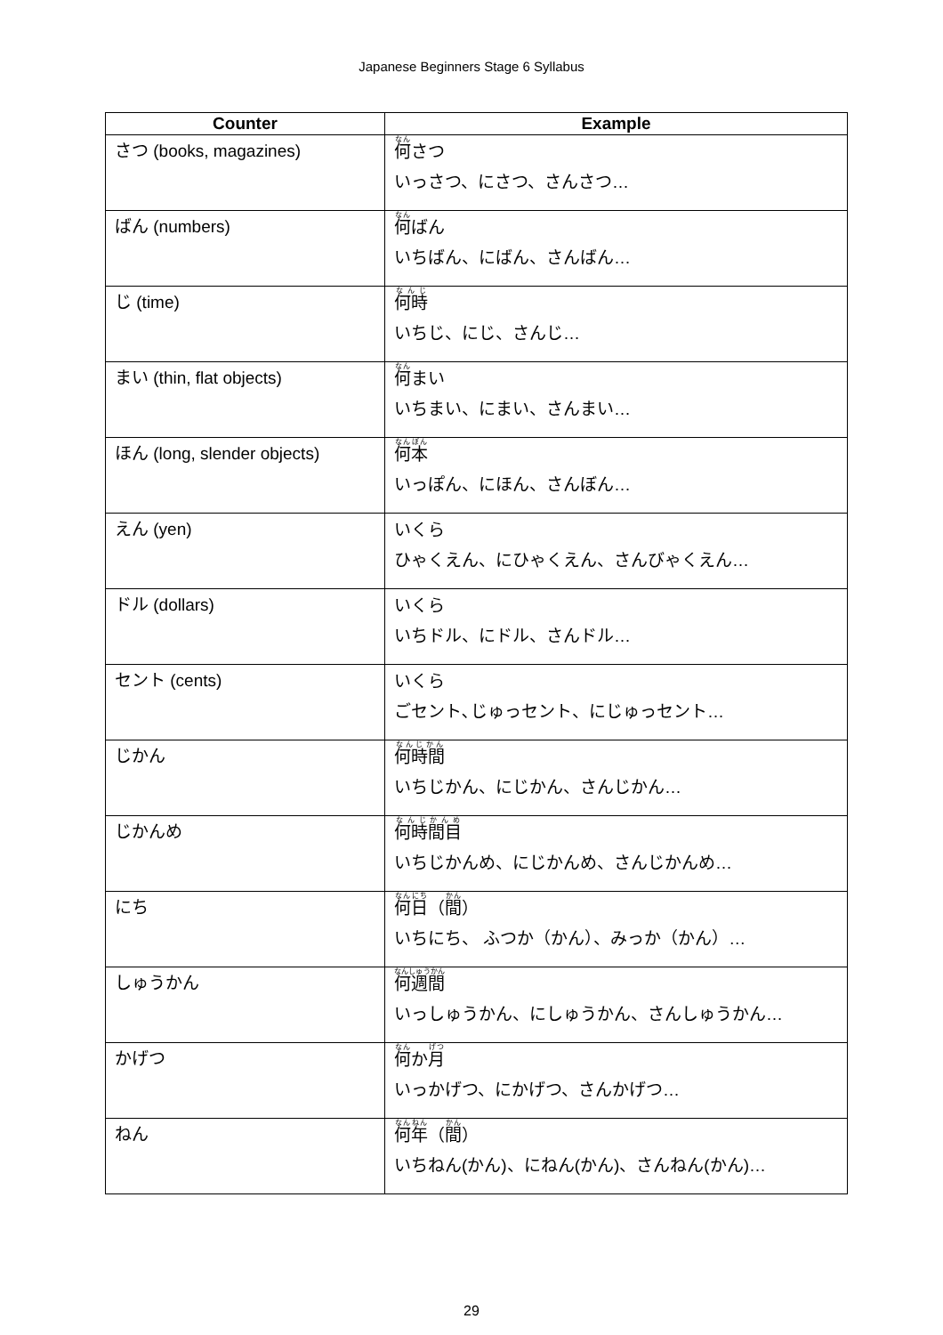Japanese Beginners Stage 6 Syllabus
| Counter | Example |
| --- | --- |
| さつ (books, magazines) | 何 さつ いっさつ、にさつ、さんさつ… |
| ばん (numbers) | 何 ばん いちばん、にばん、さんばん… |
| じ (time) | 何時 いちじ、にじ、さんじ… |
| まい (thin, flat objects) | 何 まい いちまい、にまい、さんまい… |
| ほん (long, slender objects) | 何本 いっぽん、にほん、さんぼん… |
| えん (yen) | いくら ひゃくえん、にひゃくえん、さんびゃくえん… |
| ドル (dollars) | いくら いちドル、にドル、さんドル… |
| セント (cents) | いくら ごセント､じゅっセント、にじゅっセント… |
| じかん | 何時間 いちじかん、にじかん、さんじかん… |
| じかんめ | 何時間目 いちじかんめ、にじかんめ、さんじかんめ… |
| にち | 何日 （ 間 ） いちにち、 ふつか（かん）、みっか（かん）… |
| しゅうかん | 何週間 いっしゅうかん、にしゅうかん、さんしゅうかん… |
| かげつ | 何 か 月 いっかげつ、にかげつ、さんかげつ… |
| ねん | 何年 （ 間 ） いちねん(かん)、にねん(かん)、さんねん(かん)… |
29